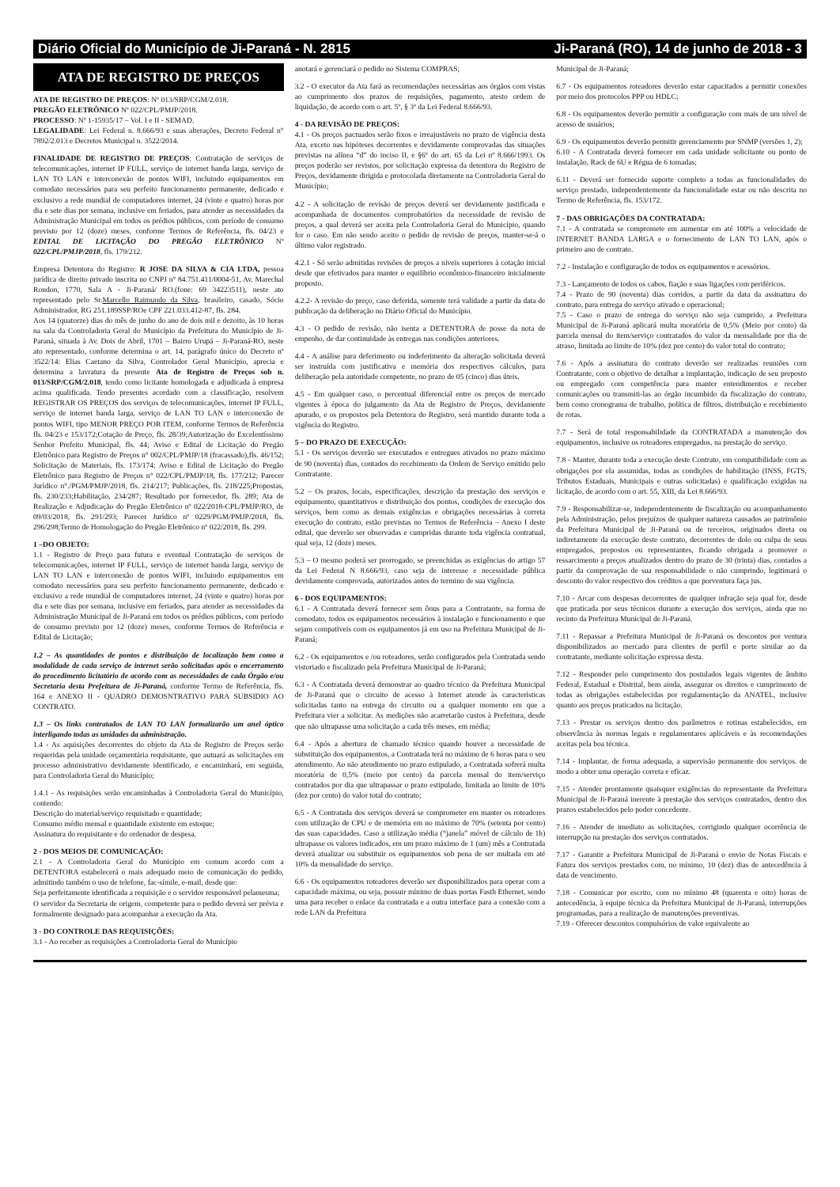Diário Oficial do Município de Ji-Paraná - N. 2815 Ji-Paraná (RO), 14 de junho de 2018 - 3
ATA DE REGISTRO DE PREÇOS
ATA DE REGISTRO DE PREÇOS: Nº 013/SRP/CGM/2.018.
PREGÃO ELETRÔNICO Nº 022/CPL/PMJP/2018.
PROCESSO: Nº 1-15935/17 – Vol. I e II - SEMAD.
LEGALIDADE: Lei Federal n. 8.666/93 e suas alterações, Decreto Federal n° 7892/2.013 e Decretos Municipal n. 3522/2014.
FINALIDADE DE REGISTRO DE PREÇOS: Contratação de serviços de telecomunicações, internet IP FULL, serviço de internet banda larga, serviço de LAN TO LAN e interconexão de pontos WIFI, incluindo equipamentos em comodato necessários para seu perfeito funcionamento permanente, dedicado e exclusivo a rede mundial de computadores internet, 24 (vinte e quatro) horas por dia e sete dias por semana, inclusive em feriados, para atender as necessidades da Administração Municipal em todos os prédios públicos, com período de consumo previsto por 12 (doze) meses, conforme Termos de Referência, fls. 04/23 e EDITAL DE LICITAÇÃO DO PREGÃO ELETRÔNICO Nº 022/CPL/PMJP/2018, fls. 179/212.
Empresa Detentora do Registro: R JOSE DA SILVA & CIA LTDA, pessoa jurídica de direito privado inscrita no CNPJ n° 84.751.411/0004-51, Av. Marechal Rondon, 1770, Sala A - Ji-Paraná/ RO.(fone: 69 34223511), neste ato representado pelo Sr.Marcello Raimundo da Silva, brasileiro, casado, Sócio Administrador, RG 251.189SSP/ROe CPF 221.033.412-87, fls. 284.
Aos 14 (quatorze) dias do mês de junho do ano de dois mil e dezoito, às 10 horas na sala da Controladoria Geral do Município da Prefeitura do Município de Ji-Paraná, situada à Av. Dois de Abril, 1701 – Bairro Urupá – Ji-Paraná-RO, neste ato representado, conforme determina o art. 14, parágrafo único do Decreto nº 3522/14: Elias Caetano da Silva, Controlador Geral Município, aprecia e determina a lavratura da presente Ata de Registro de Preços sob n. 013/SRP/CGM/2.018, tendo como licitante homologada e adjudicada à empresa acima qualificada. Tendo presentes acordado com a classificação, resolvem REGISTRAR OS PREÇOS dos serviços de telecomunicações, internet IP FULL, serviço de internet banda larga, serviço de LAN TO LAN e interconexão de pontos WIFI, tipo MENOR PREÇO POR ITEM, conforme Termos de Referência fls. 04/23 e 153/172;Cotação de Preço, fls. 28/39;Autorização do Excelentíssimo Senhor Prefeito Municipal, fls. 44; Aviso e Edital de Licitação do Pregão Eletrônico para Registro de Preços n° 002/CPL/PMJP/18 (fracassado),fls. 46/152; Solicitação de Materiais, fls. 173/174; Aviso e Edital de Licitação do Pregão Eletrônico para Registro de Preços n° 022/CPL/PMJP/18, fls. 177/212; Parecer Jurídico n°./PGM/PMJP/2018, fls. 214/217; Publicações, fls. 218/225;Propostas, fls. 230/233;Habilitação, 234/287; Resultado por fornecedor, fls. 289; Ata de Realização e Adjudicação do Pregão Eletrônico nº 022/2018-CPL/PMJP/RO, de 09/03/2018, fls. 291/293; Parecer Jurídico nº 0229/PGM/PMJP/2018, fls. 296/298;Termo de Homologação do Pregão Eletrônico nº 022/2018, fls. 299.
1 –DO OBJETO:
1.1 - Registro de Preço para futura e eventual Contratação de serviços de telecomunicações, internet IP FULL, serviço de internet banda larga, serviço de LAN TO LAN e interconexão de pontos WIFI, incluindo equipamentos em comodato necessários para seu perfeito funcionamento permanente, dedicado e exclusivo a rede mundial de computadores internet, 24 (vinte e quatro) horas por dia e sete dias por semana, inclusive em feriados, para atender as necessidades da Administração Municipal de Ji-Paraná em todos os prédios públicos, com período de consumo previsto por 12 (doze) meses, conforme Termos de Referência e Edital de Licitação;
1.2 – As quantidades de pontos e distribuição de localização bem como a modalidade de cada serviço de internet serão solicitadas após o encerramento do procedimento licitatório de acordo com as necessidades de cada Órgão e/ou Secretaria desta Prefeitura de Ji-Paraná, conforme Termo de Referência, fls. 164 e ANEXO II - QUADRO DEMOSNTRATIVO PARA SUBSIDIO AO CONTRATO.
1.3 – Os links contratados de LAN TO LAN formalizarão um anel óptico interligando todas as unidades da administração.
1.4 - As aquisições decorrentes do objeto da Ata de Registro de Preços serão requeridas pela unidade orçamentária requisitante, que autuará as solicitações em processo administrativo devidamente identificado, e encaminhará, em seguida, para Controladoria Geral do Município;
1.4.1 - As requisições serão encaminhadas à Controladoria Geral do Município, contendo:
Descrição do material/serviço requisitado e quantidade;
Consumo médio mensal e quantidade existente em estoque;
Assinatura do requisitante e do ordenador de despesa.
2 - DOS MEIOS DE COMUNICAÇÃO:
2.1 - A Controladoria Geral do Município em comum acordo com a DETENTORA estabelecerá o mais adequado meio de comunicação do pedido, admitindo também o uso de telefone, fac-símile, e-mail, desde que:
Seja perfeitamente identificada a requisição e o servidor responsável pelamesma;
O servidor da Secretaria de origem, competente para o pedido deverá ser prévia e formalmente designado para acompanhar a execução da Ata.
3 - DO CONTROLE DAS REQUISIÇÕES:
3.1 - Ao receber as requisições a Controladoria Geral do Município
anotará e gerenciará o pedido no Sistema COMPRAS;
3.2 - O executor da Ata fará as recomendações necessárias aos órgãos com vistas ao cumprimento dos prazos de requisições, pagamento, atesto ordem de liquidação, de acordo com o art. 5º, § 3º da Lei Federal 8.666/93.
4 - DA REVISÃO DE PREÇOS:
4.1 - Os preços pactuados serão fixos e irreajustáveis no prazo de vigência desta Ata, exceto nas hipóteses decorrentes e devidamente comprovadas das situações previstas na alínea “d” do inciso II, e §6º do art. 65 da Lei nº 8.666/1993. Os preços poderão ser revistos, por solicitação expressa da detentora do Registro de Preços, devidamente dirigida e protocolada diretamente na Controladoria Geral do Município;
4.2 - A solicitação de revisão de preços deverá ser devidamente justificada e acompanhada de documentos comprobatórios da necessidade de revisão de preços, a qual deverá ser aceita pela Controladoria Geral do Município, quando for o caso. Em não sendo aceito o pedido de revisão de preços, manter-se-á o último valor registrado.
4.2.1 - Só serão admitidas revisões de preços a níveis superiores à cotação inicial desde que efetivados para manter o equilíbrio econômico-financeiro inicialmente proposto.
4.2.2- A revisão do preço, caso deferida, somente terá validade a partir da data de publicação da deliberação no Diário Oficial do Município.
4.3 - O pedido de revisão, não isenta a DETENTORA de posse da nota de empenho, de dar continuidade às entregas nas condições anteriores.
4.4 - A análise para deferimento ou indeferimento da alteração solicitada deverá ser instruída com justificativa e memória dos respectivos cálculos, para deliberação pela autoridade competente, no prazo de 05 (cinco) dias úteis.
4.5 - Em qualquer caso, o percentual diferencial entre os preços de mercado vigentes à época do julgamento da Ata de Registro de Preços, devidamente apurado, e os propostos pela Detentora do Registro, será mantido durante toda a vigência do Registro.
5 – DO PRAZO DE EXECUÇÃO:
5.1 - Os serviços deverão ser executados e entregues ativados no prazo máximo de 90 (noventa) dias, contados do recebimento da Ordem de Serviço emitido pelo Contratante.
5.2 – Os prazos, locais, especificações, descrição da prestação dos serviços e equipamento, quantitativos e distribuição dos pontos, condições de execução dos serviços, bem como as demais exigências e obrigações necessárias à correta execução do contrato, estão previstas no Termos de Referência – Anexo I deste edital, que deverão ser observadas e cumpridas durante toda vigência contratual, qual seja, 12 (doze) meses.
5.3 – O mesmo poderá ser prorrogado, se preenchidas as exigências do artigo 57 da Lei Federal N 8.666/93, caso seja de interesse e necessidade pública devidamente comprovada, autorizados antes do termino de sua vigência.
6 - DOS EQUIPAMENTOS:
6.1 - A Contratada deverá fornecer sem ônus para a Contratante, na forma de comodato, todos os equipamentos necessários à instalação e funcionamento e que sejam compatíveis com os equipamentos já em uso na Prefeitura Municipal de Ji-Paraná;
6.2 - Os equipamentos e /ou roteadores, serão configurados pela Contratada sendo vistoriado e fiscalizado pela Prefeitura Municipal de Ji-Paraná;
6.3 - A Contratada deverá demonstrar ao quadro técnico da Prefeitura Municipal de Ji-Paraná que o circuito de acesso à Internet atende às características solicitadas tanto na entrega do circuito ou a qualquer momento em que a Prefeitura vier a solicitar. As medições não acarretarão custos à Prefeitura, desde que não ultrapasse uma solicitação a cada três meses, em média;
6.4 - Após a abertura de chamado técnico quando houver a necessidade de substituição dos equipamentos, a Contratada terá no máximo de 6 horas para o seu atendimento. Ao não atendimento no prazo estipulado, a Contratada sofrerá multa moratória de 0,5% (meio por cento) da parcela mensal do item/serviço contratados por dia que ultrapassar o prazo estipulado, limitada ao limite de 10% (dez por cento) do valor total do contrato;
6.5 - A Contratada dos serviços deverá se comprometer em manter os roteadores com utilização de CPU e de memória em no máximo de 70% (setenta por cento) das suas capacidades. Caso a utilização média (“janela” móvel de cálculo de 1h) ultrapasse os valores indicados, em um prazo máximo de 1 (um) mês a Contratada deverá atualizar ou substituir os equipamentos sob pena de ser multada em até 10% da mensalidade do serviço.
6.6 - Os equipamentos roteadores deverão ser disponibilizados para operar com a capacidade máxima, ou seja, possuir mínimo de duas portas Fasth Ethernet, sendo uma para receber o enlace da contratada e a outra interface para a conexão com a rede LAN da Prefeitura
Municipal de Ji-Paraná;
6.7 - Os equipamentos roteadores deverão estar capacitados a permitir conexões por meio dos protocolos PPP ou HDLC;
6.8 - Os equipamentos deverão permitir a configuração com mais de um nível de acesso de usuários;
6.9 - Os equipamentos deverão permitir gerenciamento por SNMP (versões 1, 2);
6.10 - A Contratada deverá fornecer em cada unidade solicitante ou ponto de instalação, Rack de 6U e Régua de 6 tomadas;
6.11 - Deverá ser fornecido suporte completo a todas as funcionalidades do serviço prestado, independentemente da funcionalidade estar ou não descrita no Termo de Referência, fls. 153/172.
7 - DAS OBRIGAÇÕES DA CONTRATADA:
7.1 - A contratada se compromete em aumentar em até 100% a velocidade de INTERNET BANDA LARGA e o fornecimento de LAN TO LAN, após o primeiro ano de contrato.
7.2 - Instalação e configuração de todos os equipamentos e acessórios.
7.3 - Lançamento de todos os cabos, fiação e suas ligações com periféricos.
7.4 - Prazo de 90 (noventa) dias corridos, a partir da data da assinatura do contrato, para entrega do serviço ativado e operacional;
7.5 - Caso o prazo de entrega do serviço não seja cumprido, a Prefeitura Municipal de Ji-Paraná aplicará multa moratória de 0,5% (Meio por cento) da parcela mensal do item/serviço contratados do valor da mensalidade por dia de atraso, limitada ao limite de 10% (dez por cento) do valor total do contrato;
7.6 - Após a assinatura do contrato deverão ser realizadas reuniões com Contratante, com o objetivo de detalhar a implantação, indicação de seu preposto ou empregado com competência para manter entendimentos e receber comunicações ou transmiti-las ao órgão incumbido da fiscalização do contrato, bem como cronograma de trabalho, política de filtros, distribuição e recebimento de rotas.
7.7 - Será de total responsabilidade da CONTRATADA a manutenção dos equipamentos, inclusive os roteadores empregados, na prestação do serviço.
7.8 - Manter, durante toda a execução deste Contrato, em compatibilidade com as obrigações por ela assumidas, todas as condições de habilitação (INSS, FGTS, Tributos Estaduais, Municipais e outras solicitadas) e qualificação exigidas na licitação, de acordo com o art. 55, XIII, da Lei 8.666/93.
7.9 - Responsabilizar-se, independentemente de fiscalização ou acompanhamento pela Administração, pelos prejuízos de qualquer natureza causados ao patrimônio da Prefeitura Municipal de Ji-Paraná ou de terceiros, originados direta ou indiretamente da execução deste contrato, decorrentes de dolo ou culpa de seus empregados, prepostos ou representantes, ficando obrigada a promover o ressarcimento a preços atualizados dentro do prazo de 30 (trinta) dias, contados a partir da comprovação de sua responsabilidade o não cumprindo, legitimará o desconto do valor respectivo dos créditos a que porventura faça jus.
7.10 - Arcar com despesas decorrentes de qualquer infração seja qual for, desde que praticada por seus técnicos durante a execução dos serviços, ainda que no recinto da Prefeitura Municipal de Ji-Paraná.
7.11 - Repassar a Prefeitura Municipal de Ji-Paraná os descontos por ventura disponibilizados ao mercado para clientes de perfil e porte similar ao da contratante, mediante solicitação expressa desta.
7.12 - Responder pelo cumprimento dos postulados legais vigentes de âmbito Federal, Estadual e Distrital, bem ainda, assegurar os direitos e cumprimento de todas as obrigações estabelecidas por regulamentação da ANATEL, inclusive quanto aos preços praticados na licitação.
7.13 - Prestar os serviços dentro dos parâmetros e rotinas estabelecidos, em observância às normas legais e regulamentares aplicáveis e às recomendações aceitas pela boa técnica.
7.14 - Implantar, de forma adequada, a supervisão permanente dos serviços. de modo a obter uma operação correta e eficaz.
7.15 - Atender prontamente quaisquer exigências do representante da Prefeitura Municipal de Ji-Paraná inerente à prestação dos serviços contratados, dentro dos prazos estabelecidos pelo poder concedente.
7.16 - Atender de imediato as solicitações, corrigindo qualquer ocorrência de interrupção na prestação dos serviços contratados.
7.17 - Garantir a Prefeitura Municipal de Ji-Paraná o envio de Notas Fiscais e Fatura dos serviços prestados com, no mínimo, 10 (dez) dias de antecedência à data de vencimento.
7.18 - Comunicar por escrito, com no mínimo 48 (quarenta e oito) horas de antecedência, à equipe técnica da Prefeitura Municipal de Ji-Paraná, interrupções programadas, para a realização de manutenções preventivas.
7.19 - Oferecer descontos compulsórios de valor equivalente ao